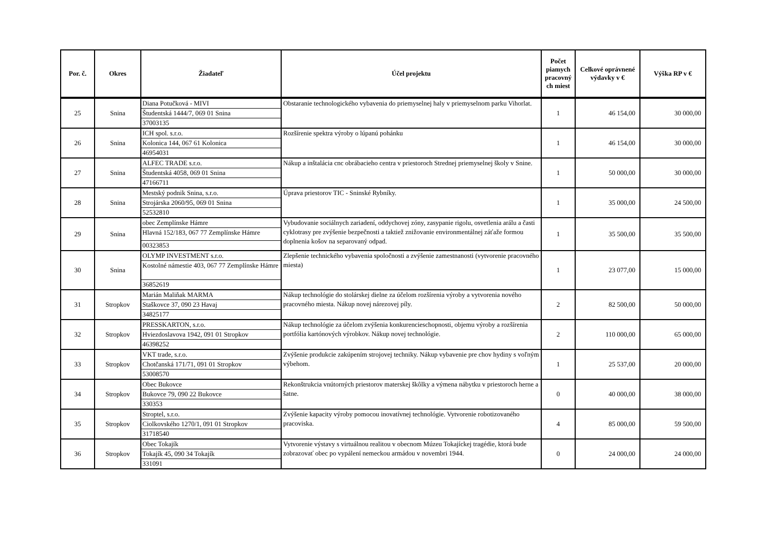| Por. č. | Okres | Žiadateľ | Účel projektu | Počet piamych pracovný ch miest | Celkové oprávnené výdavky v € | Výška RP v € |
| --- | --- | --- | --- | --- | --- | --- |
| 25 | Snina | Diana Potučková - MIVI Študentská 1444/7, 069 01 Snina 37003135 | Obstaranie technologického vybavenia do priemyselnej haly v priemyselnom parku Vihorlat. | 1 | 46 154,00 | 30 000,00 |
| 26 | Snina | ICH spol. s.r.o. Kolonica 144, 067 61 Kolonica 46954031 | Rozšírenie spektra výroby o lúpanú pohánku | 1 | 46 154,00 | 30 000,00 |
| 27 | Snina | ALFEC TRADE s.r.o. Študentská 4058, 069 01 Snina 47166711 | Nákup a inštalácia cnc obrábacieho centra v priestoroch Strednej priemyselnej školy v Snine. | 1 | 50 000,00 | 30 000,00 |
| 28 | Snina | Mestský podnik Snina, s.r.o. Strojárska 2060/95, 069 01 Snina 52532810 | Úprava priestorov TIC - Sninské Rybníky. | 1 | 35 000,00 | 24 500,00 |
| 29 | Snina | obec Zemplínske Hámre Hlavná 152/183, 067 77 Zemplínske Hámre 00323853 | Vybudovanie sociálnych zariadení, oddychovej zóny, zasypanie rigolu, osvetlenia arálu a časti cyklotrasy pre zvýšenie bezpečnosti a taktiež znižovanie environmentálnej záťaže formou doplnenia košov na separovaný odpad. | 1 | 35 500,00 | 35 500,00 |
| 30 | Snina | OLYMP INVESTMENT s.r.o. Kostolné námestie 403, 067 77 Zemplínske Hámre 36852619 | Zlepšenie technického vybavenia spoločnosti a zvýšenie zamestnanosti (vytvorenie pracovného miesta) | 1 | 23 077,00 | 15 000,00 |
| 31 | Stropkov | Marián Maliňak MARMA Staškovce 37, 090 23 Havaj 34825177 | Nákup technológie do stolárskej dielne za účelom rozšírenia výroby a vytvorenia nového pracovného miesta. Nákup novej nárezovej píly. | 2 | 82 500,00 | 50 000,00 |
| 32 | Stropkov | PRESSKARTON, s.r.o. Hviezdoslavova 1942, 091 01 Stropkov 46398252 | Nákup technológie za účelom zvýšenia konkurencieschopnosti, objemu výroby a rozšírenia portfólia kartónových výrobkov. Nákup novej technológie. | 2 | 110 000,00 | 65 000,00 |
| 33 | Stropkov | VKT trade, s.r.o. Chotčanská 171/71, 091 01 Stropkov 53008570 | Zvýšenie produkcie zakúpením strojovej techniky. Nákup vybavenie pre chov hydiny s voľným výbehom. | 1 | 25 537,00 | 20 000,00 |
| 34 | Stropkov | Obec Bukovce Bukovce 79, 090 22 Bukovce 330353 | Rekonštrukcia vnútorných priestorov materskej škôlky a výmena nábytku v priestoroch herne a šatne. | 0 | 40 000,00 | 38 000,00 |
| 35 | Stropkov | Stroptel, s.r.o. Ciolkovského 1270/1, 091 01 Stropkov 31718540 | Zvýšenie kapacity výroby pomocou inovatívnej technológie. Vytvorenie robotizovaného pracoviska. | 4 | 85 000,00 | 59 500,00 |
| 36 | Stropkov | Obec Tokajík Tokajík 45, 090 34 Tokajík 331091 | Vytvorenie výstavy s virtuálnou realitou v obecnom Múzeu Tokajíckej tragédie, ktorá bude zobrazovať obec po vypálení nemeckou armádou v novembri 1944. | 0 | 24 000,00 | 24 000,00 |